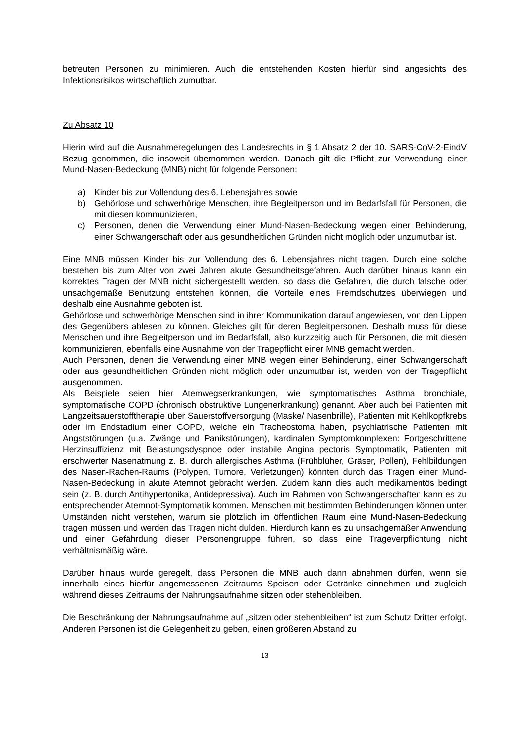betreuten Personen zu minimieren. Auch die entstehenden Kosten hierfür sind angesichts des Infektionsrisikos wirtschaftlich zumutbar.
Zu Absatz 10
Hierin wird auf die Ausnahmeregelungen des Landesrechts in § 1 Absatz 2 der 10. SARS-CoV-2-EindV Bezug genommen, die insoweit übernommen werden. Danach gilt die Pflicht zur Verwendung einer Mund-Nasen-Bedeckung (MNB) nicht für folgende Personen:
a) Kinder bis zur Vollendung des 6. Lebensjahres sowie
b) Gehörlose und schwerhörige Menschen, ihre Begleitperson und im Bedarfsfall für Personen, die mit diesen kommunizieren,
c) Personen, denen die Verwendung einer Mund-Nasen-Bedeckung wegen einer Behinderung, einer Schwangerschaft oder aus gesundheitlichen Gründen nicht möglich oder unzumutbar ist.
Eine MNB müssen Kinder bis zur Vollendung des 6. Lebensjahres nicht tragen. Durch eine solche bestehen bis zum Alter von zwei Jahren akute Gesundheitsgefahren. Auch darüber hinaus kann ein korrektes Tragen der MNB nicht sichergestellt werden, so dass die Gefahren, die durch falsche oder unsachgemäße Benutzung entstehen können, die Vorteile eines Fremdschutzes überwiegen und deshalb eine Ausnahme geboten ist.
Gehörlose und schwerhörige Menschen sind in ihrer Kommunikation darauf angewiesen, von den Lippen des Gegenübers ablesen zu können. Gleiches gilt für deren Begleitpersonen. Deshalb muss für diese Menschen und ihre Begleitperson und im Bedarfsfall, also kurzzeitig auch für Personen, die mit diesen kommunizieren, ebenfalls eine Ausnahme von der Tragepflicht einer MNB gemacht werden.
Auch Personen, denen die Verwendung einer MNB wegen einer Behinderung, einer Schwangerschaft oder aus gesundheitlichen Gründen nicht möglich oder unzumutbar ist, werden von der Tragepflicht ausgenommen.
Als Beispiele seien hier Atemwegserkrankungen, wie symptomatisches Asthma bronchiale, symptomatische COPD (chronisch obstruktive Lungenerkrankung) genannt. Aber auch bei Patienten mit Langzeitsauerstofftherapie über Sauerstoffversorgung (Maske/ Nasenbrille), Patienten mit Kehlkopfkrebs oder im Endstadium einer COPD, welche ein Tracheostoma haben, psychiatrische Patienten mit Angststörungen (u.a. Zwänge und Panikstörungen), kardinalen Symptomkomplexen: Fortgeschrittene Herzinsuffizienz mit Belastungsdyspnoe oder instabile Angina pectoris Symptomatik, Patienten mit erschwerter Nasenatmung z. B. durch allergisches Asthma (Frühblüher, Gräser, Pollen), Fehlbildungen des Nasen-Rachen-Raums (Polypen, Tumore, Verletzungen) könnten durch das Tragen einer Mund-Nasen-Bedeckung in akute Atemnot gebracht werden. Zudem kann dies auch medikamentös bedingt sein (z. B. durch Antihypertonika, Antidepressiva). Auch im Rahmen von Schwangerschaften kann es zu entsprechender Atemnot-Symptomatik kommen. Menschen mit bestimmten Behinderungen können unter Umständen nicht verstehen, warum sie plötzlich im öffentlichen Raum eine Mund-Nasen-Bedeckung tragen müssen und werden das Tragen nicht dulden. Hierdurch kann es zu unsachgemäßer Anwendung und einer Gefährdung dieser Personengruppe führen, so dass eine Trageverpflichtung nicht verhältnismäßig wäre.
Darüber hinaus wurde geregelt, dass Personen die MNB auch dann abnehmen dürfen, wenn sie innerhalb eines hierfür angemessenen Zeitraums Speisen oder Getränke einnehmen und zugleich während dieses Zeitraums der Nahrungsaufnahme sitzen oder stehenbleiben.
Die Beschränkung der Nahrungsaufnahme auf „sitzen oder stehenbleiben“ ist zum Schutz Dritter erfolgt. Anderen Personen ist die Gelegenheit zu geben, einen größeren Abstand zu
13